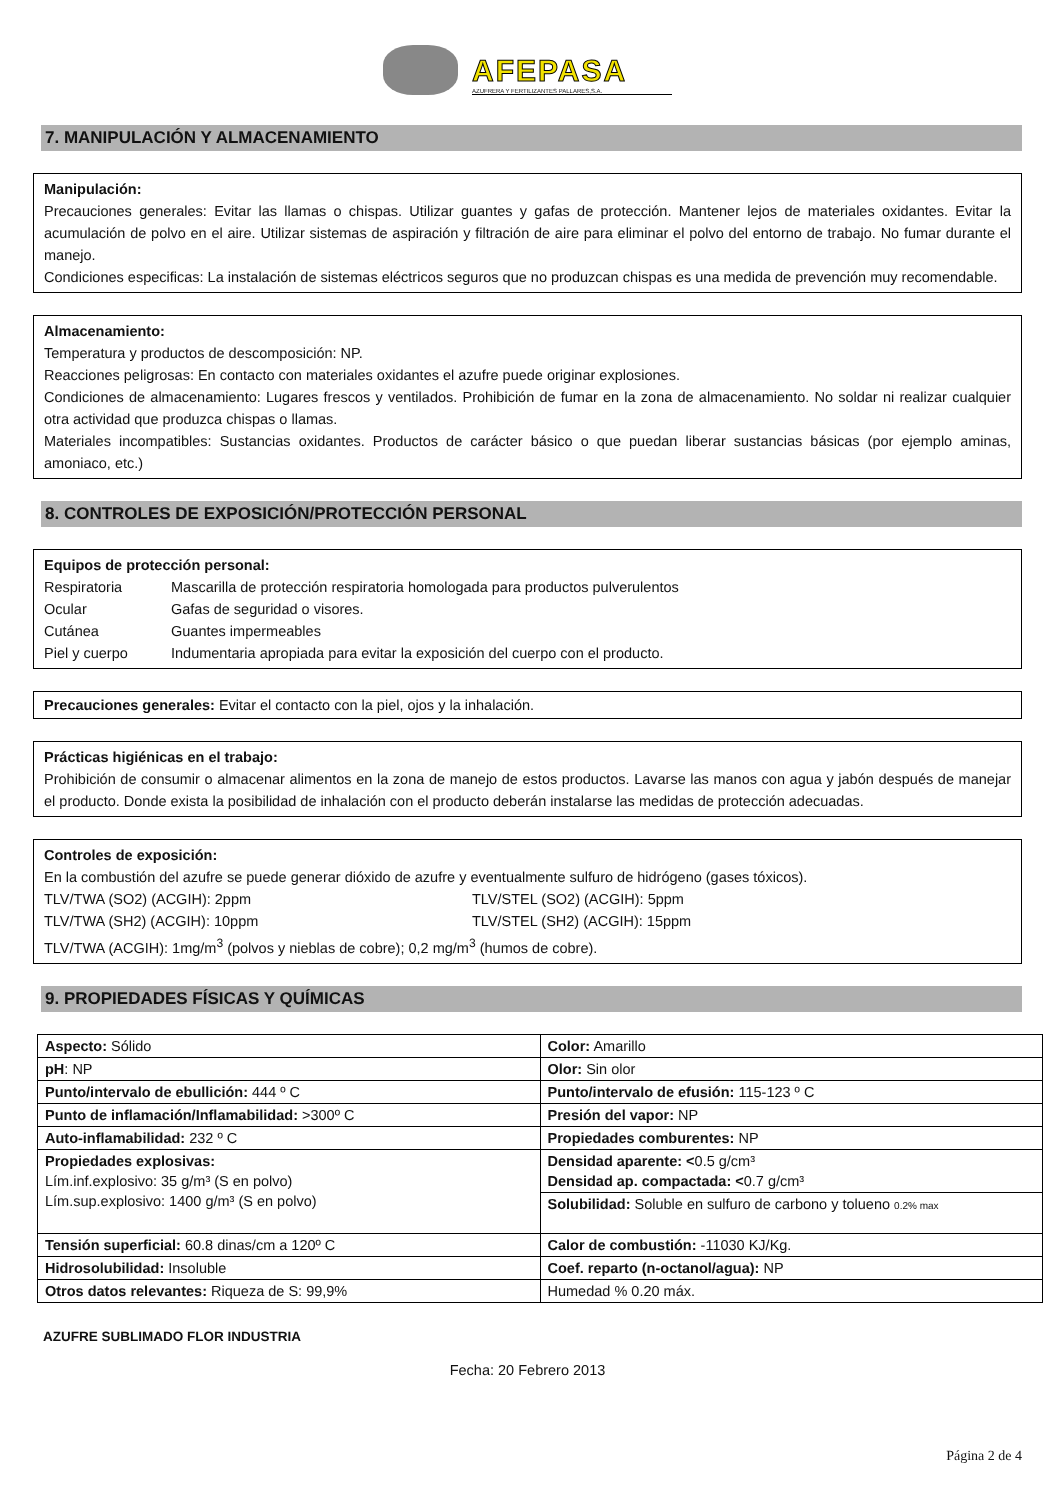AFEPASA
AZUFRERA Y FERTILIZANTES PALLARES,S.A.
7. MANIPULACIÓN Y ALMACENAMIENTO
Manipulación:
Precauciones generales: Evitar las llamas o chispas. Utilizar guantes y gafas de protección. Mantener lejos de materiales oxidantes. Evitar la acumulación de polvo en el aire. Utilizar sistemas de aspiración y filtración de aire para eliminar el polvo del entorno de trabajo. No fumar durante el manejo.
Condiciones especificas: La instalación de sistemas eléctricos seguros que no produzcan chispas es una medida de prevención muy recomendable.
Almacenamiento:
Temperatura y productos de descomposición: NP.
Reacciones peligrosas: En contacto con materiales oxidantes el azufre puede originar explosiones.
Condiciones de almacenamiento: Lugares frescos y ventilados. Prohibición de fumar en la zona de almacenamiento. No soldar ni realizar cualquier otra actividad que produzca chispas o llamas.
Materiales incompatibles: Sustancias oxidantes. Productos de carácter básico o que puedan liberar sustancias básicas (por ejemplo aminas, amoniaco, etc.)
8. CONTROLES DE EXPOSICIÓN/PROTECCIÓN PERSONAL
Equipos de protección personal:
Respiratoria Mascarilla de protección respiratoria homologada para productos pulverulentos
Ocular Gafas de seguridad o visores.
Cutánea Guantes impermeables
Piel y cuerpo Indumentaria apropiada para evitar la exposición del cuerpo con el producto.
Precauciones generales: Evitar el contacto con la piel, ojos y la inhalación.
Prácticas higiénicas en el trabajo:
Prohibición de consumir o almacenar alimentos en la zona de manejo de estos productos. Lavarse las manos con agua y jabón después de manejar el producto. Donde exista la posibilidad de inhalación con el producto deberán instalarse las medidas de protección adecuadas.
Controles de exposición:
En la combustión del azufre se puede generar dióxido de azufre y eventualmente sulfuro de hidrógeno (gases tóxicos).
TLV/TWA (SO2) (ACGIH): 2ppm TLV/STEL (SO2) (ACGIH): 5ppm
TLV/TWA (SH2) (ACGIH): 10ppm TLV/STEL (SH2) (ACGIH): 15ppm
TLV/TWA (ACGIH): 1mg/m<sup>3</sup> (polvos y nieblas de cobre); 0,2 mg/m<sup>3</sup> (humos de cobre).
9. PROPIEDADES FÍSICAS Y QUÍMICAS
| Aspecto: Sólido | Color: Amarillo |
| pH : NP | Olor: Sin olor |
| Punto/intervalo de ebullición: 444 º C | Punto/intervalo de efusión: 115-123 º C |
| Punto de inflamación/Inflamabilidad: >300º C | Presión del vapor: NP |
| Auto-inflamabilidad: 232 º C | Propiedades comburentes: NP |
| Propiedades explosivas: Lím.inf.explosivo: 35 g/m³ (S en polvo) Lím.sup.explosivo: 1400 g/m³ (S en polvo) | Densidad aparente: < 0.5 g/cm³ Densidad ap. compactada: < 0.7 g/cm³ |
| | Solubilidad: Soluble en sulfuro de carbono y tolueno 0.2% max |
| Tensión superficial: 60.8 dinas/cm a 120º C | Calor de combustión: -11030 KJ/Kg. |
| Hidrosolubilidad: Insoluble | Coef. reparto (n-octanol/agua): NP |
| Otros datos relevantes: Riqueza de S: 99,9% | Humedad % 0.20 máx. |
AZUFRE SUBLIMADO FLOR INDUSTRIA
Fecha: 20 Febrero 2013
Página 2 de 4